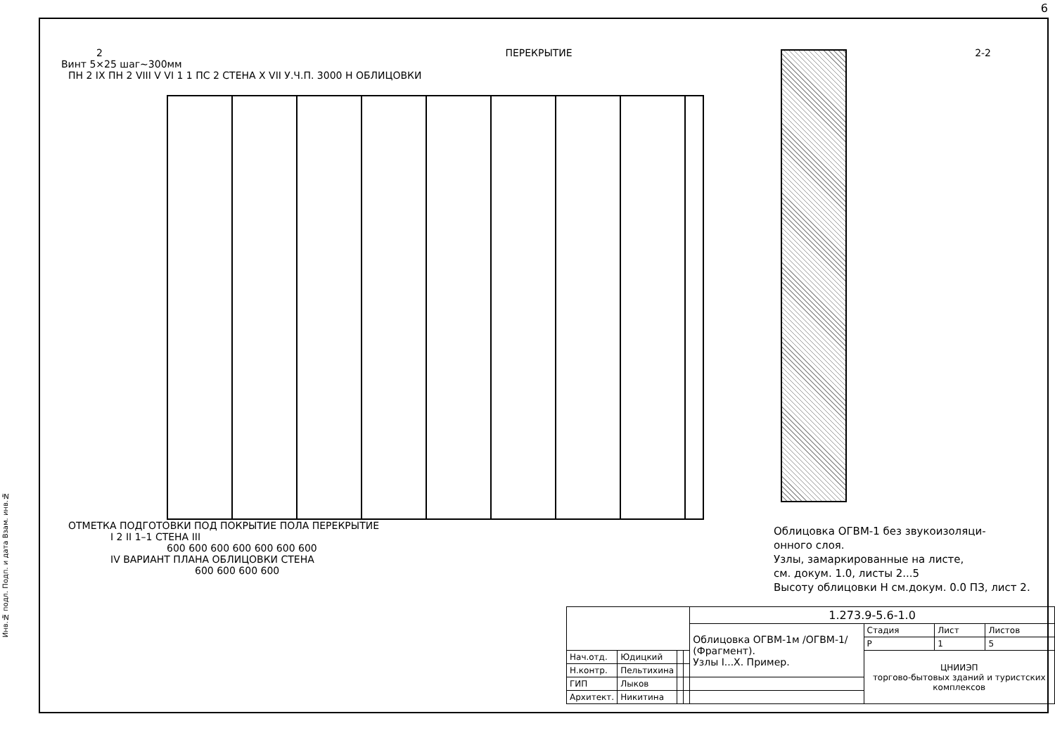6
2 ПЕРЕКРЫТИЕ 2-2
Винт 5×25 шаг~300мм
ПН 2 IX ПН 2 VIII V VI 1 1 ПС 2 СТЕНА X VII У.Ч.П. 3000 Н ОБЛИЦОВКИ
ОТМЕТКА ПОДГОТОВКИ ПОД ПОКРЫТИЕ ПОЛА ПЕРЕКРЫТИЕ
I 2 II 1–1 СТЕНА III
600 600 600 600 600 600 600
IV ВАРИАНТ ПЛАНА ОБЛИЦОВКИ СТЕНА
600 600 600 600
Облицовка ОГВМ-1 без звукоизоляци-
онного слоя.
Узлы, замаркированные на листе,
см. докум. 1.0, листы 2...5
Высоту облицовки Н см.докум. 0.0 ПЗ, лист 2.
| | | | | 1.273.9-5.6-1.0 | | | |
| | | | | Облицовка ОГВМ-1м /ОГВМ-1/ (Фрагмент). Узлы I...X. Пример. | Стадия | Лист | Листов |
| | | | | | Р | 1 | 5 |
| Нач.отд. | Юдицкий | | | | ЦНИИЭП торгово-бытовых зданий и туристских комплексов | | |
| Н.контр. | Пельтихина | | | | | | |
| ГИП | Лыков | | | | | | |
| Архитект. | Никитина | | | | | | |
Инв.№ подл. Подп. и дата Взам. инв.№